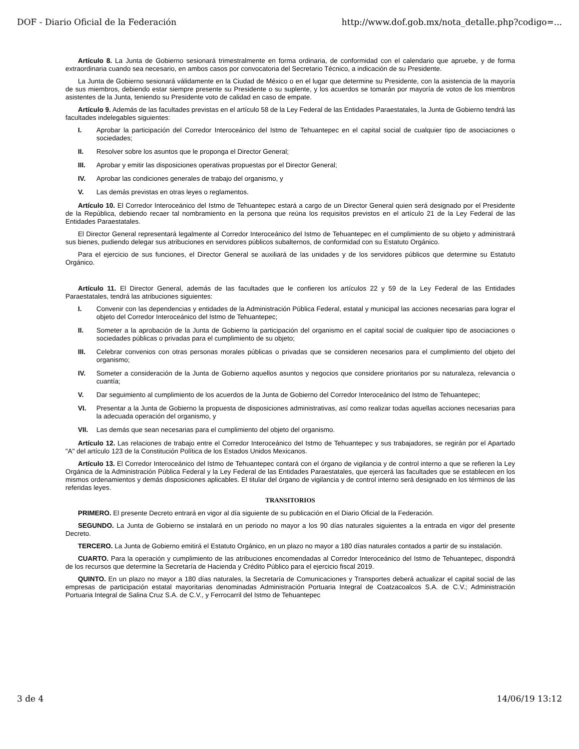DOF - Diario Oficial de la Federación http://www.dof.gob.mx/nota_detalle.php?codigo=...
Artículo 8. La Junta de Gobierno sesionará trimestralmente en forma ordinaria, de conformidad con el calendario que apruebe, y de forma extraordinaria cuando sea necesario, en ambos casos por convocatoria del Secretario Técnico, a indicación de su Presidente.
La Junta de Gobierno sesionará válidamente en la Ciudad de México o en el lugar que determine su Presidente, con la asistencia de la mayoría de sus miembros, debiendo estar siempre presente su Presidente o su suplente, y los acuerdos se tomarán por mayoría de votos de los miembros asistentes de la Junta, teniendo su Presidente voto de calidad en caso de empate.
Artículo 9. Además de las facultades previstas en el artículo 58 de la Ley Federal de las Entidades Paraestatales, la Junta de Gobierno tendrá las facultades indelegables siguientes:
I. Aprobar la participación del Corredor Interoceánico del Istmo de Tehuantepec en el capital social de cualquier tipo de asociaciones o sociedades;
II. Resolver sobre los asuntos que le proponga el Director General;
III. Aprobar y emitir las disposiciones operativas propuestas por el Director General;
IV. Aprobar las condiciones generales de trabajo del organismo, y
V. Las demás previstas en otras leyes o reglamentos.
Artículo 10. El Corredor Interoceánico del Istmo de Tehuantepec estará a cargo de un Director General quien será designado por el Presidente de la República, debiendo recaer tal nombramiento en la persona que reúna los requisitos previstos en el artículo 21 de la Ley Federal de las Entidades Paraestatales.
El Director General representará legalmente al Corredor Interoceánico del Istmo de Tehuantepec en el cumplimiento de su objeto y administrará sus bienes, pudiendo delegar sus atribuciones en servidores públicos subalternos, de conformidad con su Estatuto Orgánico.
Para el ejercicio de sus funciones, el Director General se auxiliará de las unidades y de los servidores públicos que determine su Estatuto Orgánico.
Artículo 11. El Director General, además de las facultades que le confieren los artículos 22 y 59 de la Ley Federal de las Entidades Paraestatales, tendrá las atribuciones siguientes:
I. Convenir con las dependencias y entidades de la Administración Pública Federal, estatal y municipal las acciones necesarias para lograr el objeto del Corredor Interoceánico del Istmo de Tehuantepec;
II. Someter a la aprobación de la Junta de Gobierno la participación del organismo en el capital social de cualquier tipo de asociaciones o sociedades públicas o privadas para el cumplimiento de su objeto;
III. Celebrar convenios con otras personas morales públicas o privadas que se consideren necesarios para el cumplimiento del objeto del organismo;
IV. Someter a consideración de la Junta de Gobierno aquellos asuntos y negocios que considere prioritarios por su naturaleza, relevancia o cuantía;
V. Dar seguimiento al cumplimiento de los acuerdos de la Junta de Gobierno del Corredor Interoceánico del Istmo de Tehuantepec;
VI. Presentar a la Junta de Gobierno la propuesta de disposiciones administrativas, así como realizar todas aquellas acciones necesarias para la adecuada operación del organismo, y
VII. Las demás que sean necesarias para el cumplimiento del objeto del organismo.
Artículo 12. Las relaciones de trabajo entre el Corredor Interoceánico del Istmo de Tehuantepec y sus trabajadores, se regirán por el Apartado "A" del artículo 123 de la Constitución Política de los Estados Unidos Mexicanos.
Artículo 13. El Corredor Interoceánico del Istmo de Tehuantepec contará con el órgano de vigilancia y de control interno a que se refieren la Ley Orgánica de la Administración Pública Federal y la Ley Federal de las Entidades Paraestatales, que ejercerá las facultades que se establecen en los mismos ordenamientos y demás disposiciones aplicables. El titular del órgano de vigilancia y de control interno será designado en los términos de las referidas leyes.
TRANSITORIOS
PRIMERO. El presente Decreto entrará en vigor al día siguiente de su publicación en el Diario Oficial de la Federación.
SEGUNDO. La Junta de Gobierno se instalará en un periodo no mayor a los 90 días naturales siguientes a la entrada en vigor del presente Decreto.
TERCERO. La Junta de Gobierno emitirá el Estatuto Orgánico, en un plazo no mayor a 180 días naturales contados a partir de su instalación.
CUARTO. Para la operación y cumplimiento de las atribuciones encomendadas al Corredor Interoceánico del Istmo de Tehuantepec, dispondrá de los recursos que determine la Secretaría de Hacienda y Crédito Público para el ejercicio fiscal 2019.
QUINTO. En un plazo no mayor a 180 días naturales, la Secretaría de Comunicaciones y Transportes deberá actualizar el capital social de las empresas de participación estatal mayoritarias denominadas Administración Portuaria Integral de Coatzacoalcos S.A. de C.V.; Administración Portuaria Integral de Salina Cruz S.A. de C.V., y Ferrocarril del Istmo de Tehuantepec
3 de 4 14/06/19 13:12